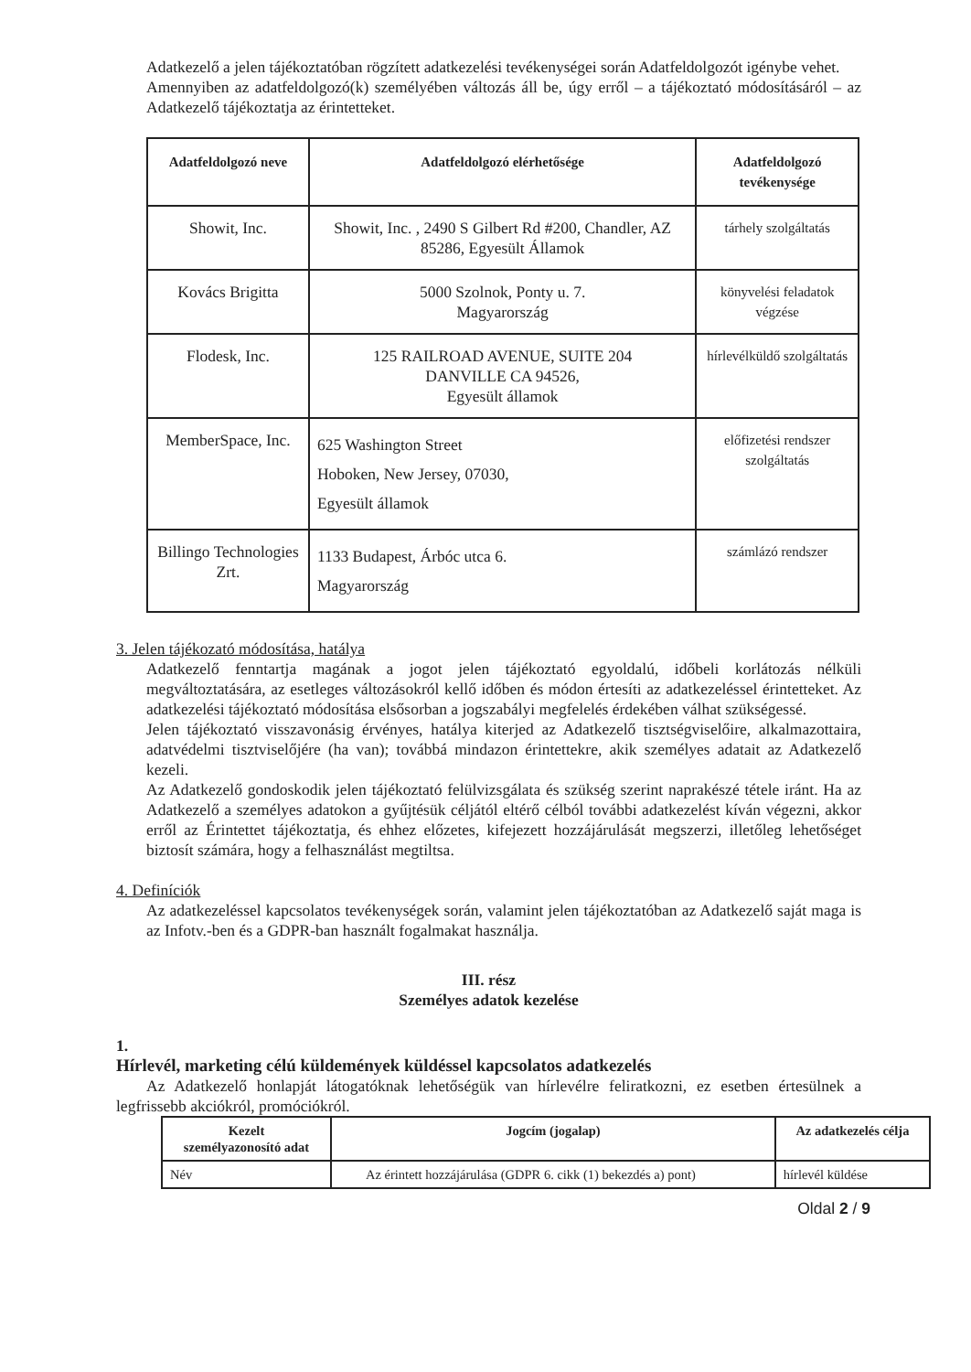Adatkezelő a jelen tájékoztatóban rögzített adatkezelési tevékenységei során Adatfeldolgozót igénybe vehet.
Amennyiben az adatfeldolgozó(k) személyében változás áll be, úgy erről – a tájékoztató módosításáról – az Adatkezelő tájékoztatja az érintetteket.
| Adatfeldolgozó neve | Adatfeldolgozó elérhetősége | Adatfeldolgozó tevékenysége |
| --- | --- | --- |
| Showit, Inc. | Showit, Inc. , 2490 S Gilbert Rd #200, Chandler, AZ 85286, Egyesült Államok | tárhely szolgáltatás |
| Kovács Brigitta | 5000 Szolnok, Ponty u. 7. Magyarország | könyvelési feladatok végzése |
| Flodesk, Inc. | 125 RAILROAD AVENUE, SUITE 204 DANVILLE CA 94526, Egyesült államok | hírlevélküldő szolgáltatás |
| MemberSpace, Inc. | 625 Washington Street Hoboken, New Jersey, 07030, Egyesült államok | előfizetési rendszer szolgáltatás |
| Billingo Technologies Zrt. | 1133 Budapest, Árbóc utca 6. Magyarország | számlázó rendszer |
3. Jelen tájékozató módosítása, hatálya
Adatkezelő fenntartja magának a jogot jelen tájékoztató egyoldalú, időbeli korlátozás nélküli megváltoztatására, az esetleges változásokról kellő időben és módon értesíti az adatkezeléssel érintetteket. Az adatkezelési tájékoztató módosítása elsősorban a jogszabályi megfelelés érdekében válhat szükségessé.
Jelen tájékoztató visszavonásig érvényes, hatálya kiterjed az Adatkezelő tisztségviselőire, alkalmazottaira, adatvédelmi tisztviselőjére (ha van); továbbá mindazon érintettekre, akik személyes adatait az Adatkezelő kezeli.
Az Adatkezelő gondoskodik jelen tájékoztató felülvizsgálata és szükség szerint naprakészé tétele iránt. Ha az Adatkezelő a személyes adatokon a gyűjtésük céljától eltérő célból további adatkezelést kíván végezni, akkor erről az Érintettet tájékoztatja, és ehhez előzetes, kifejezett hozzájárulását megszerzi, illetőleg lehetőséget biztosít számára, hogy a felhasználást megtiltsa.
4. Definíciók
Az adatkezeléssel kapcsolatos tevékenységek során, valamint jelen tájékoztatóban az Adatkezelő saját maga is az Infotv.-ben és a GDPR-ban használt fogalmakat használja.
III. rész
Személyes adatok kezelése
1.
Hírlevél, marketing célú küldemények küldéssel kapcsolatos adatkezelés
Az Adatkezelő honlapját látogatóknak lehetőségük van hírlevélre feliratkozni, ez esetben értesülnek a legfrissebb akciókról, promóciókról.
| Kezelt személyazonosító adat | Jogcím (jogalap) | Az adatkezelés célja |
| --- | --- | --- |
| Név | Az érintett hozzájárulása (GDPR 6. cikk (1) bekezdés a) pont) | hírlevél küldése |
Oldal 2 / 9